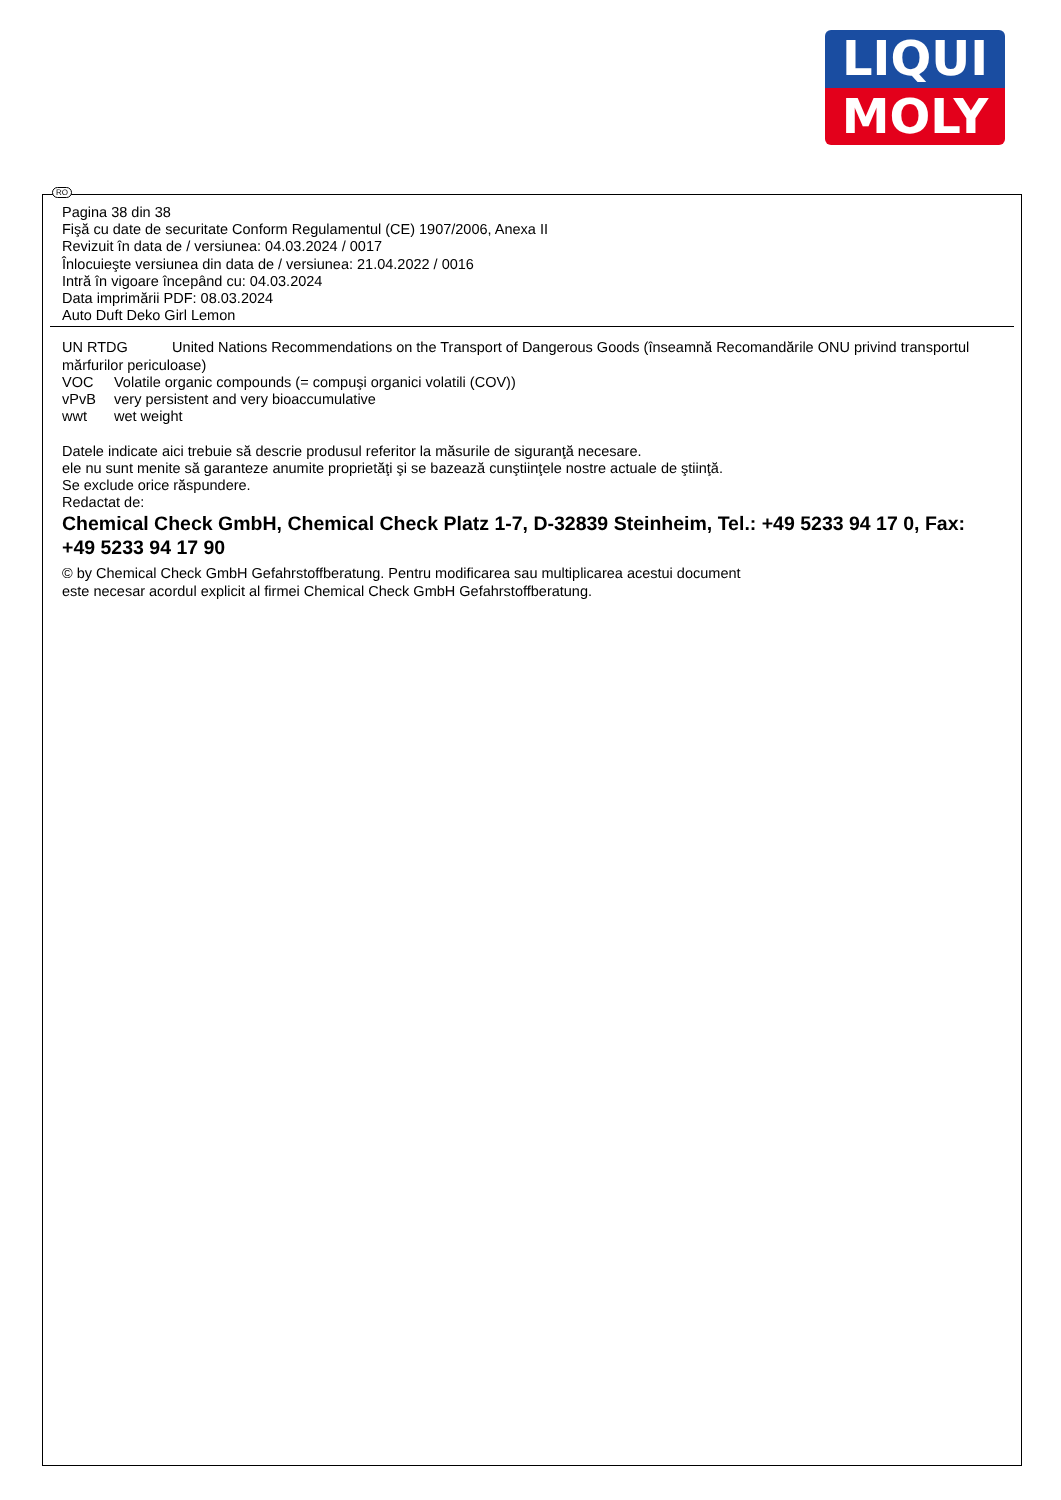LIQUI
MOLY
RO
Pagina 38 din 38
Fişă cu date de securitate Conform Regulamentul (CE) 1907/2006, Anexa II
Revizuit în data de / versiunea: 04.03.2024 / 0017
Înlocuieşte versiunea din data de / versiunea: 21.04.2022 / 0016
Intră în vigoare începând cu: 04.03.2024
Data imprimării PDF: 08.03.2024
Auto Duft Deko Girl Lemon
UN RTDG United Nations Recommendations on the Transport of Dangerous Goods (înseamnă Recomandările ONU privind transportul mărfurilor periculoase)
VOC Volatile organic compounds (= compuşi organici volatili (COV))
vPvB very persistent and very bioaccumulative
wwt wet weight
Datele indicate aici trebuie să descrie produsul referitor la măsurile de siguranţă necesare.
ele nu sunt menite să garanteze anumite proprietăţi şi se bazează cunştiinţele nostre actuale de ştiinţă.
Se exclude orice răspundere.
Redactat de:
Chemical Check GmbH, Chemical Check Platz 1-7, D-32839 Steinheim, Tel.: +49 5233 94 17 0, Fax: +49 5233 94 17 90
© by Chemical Check GmbH Gefahrstoffberatung. Pentru modificarea sau multiplicarea acestui document
este necesar acordul explicit al firmei Chemical Check GmbH Gefahrstoffberatung.